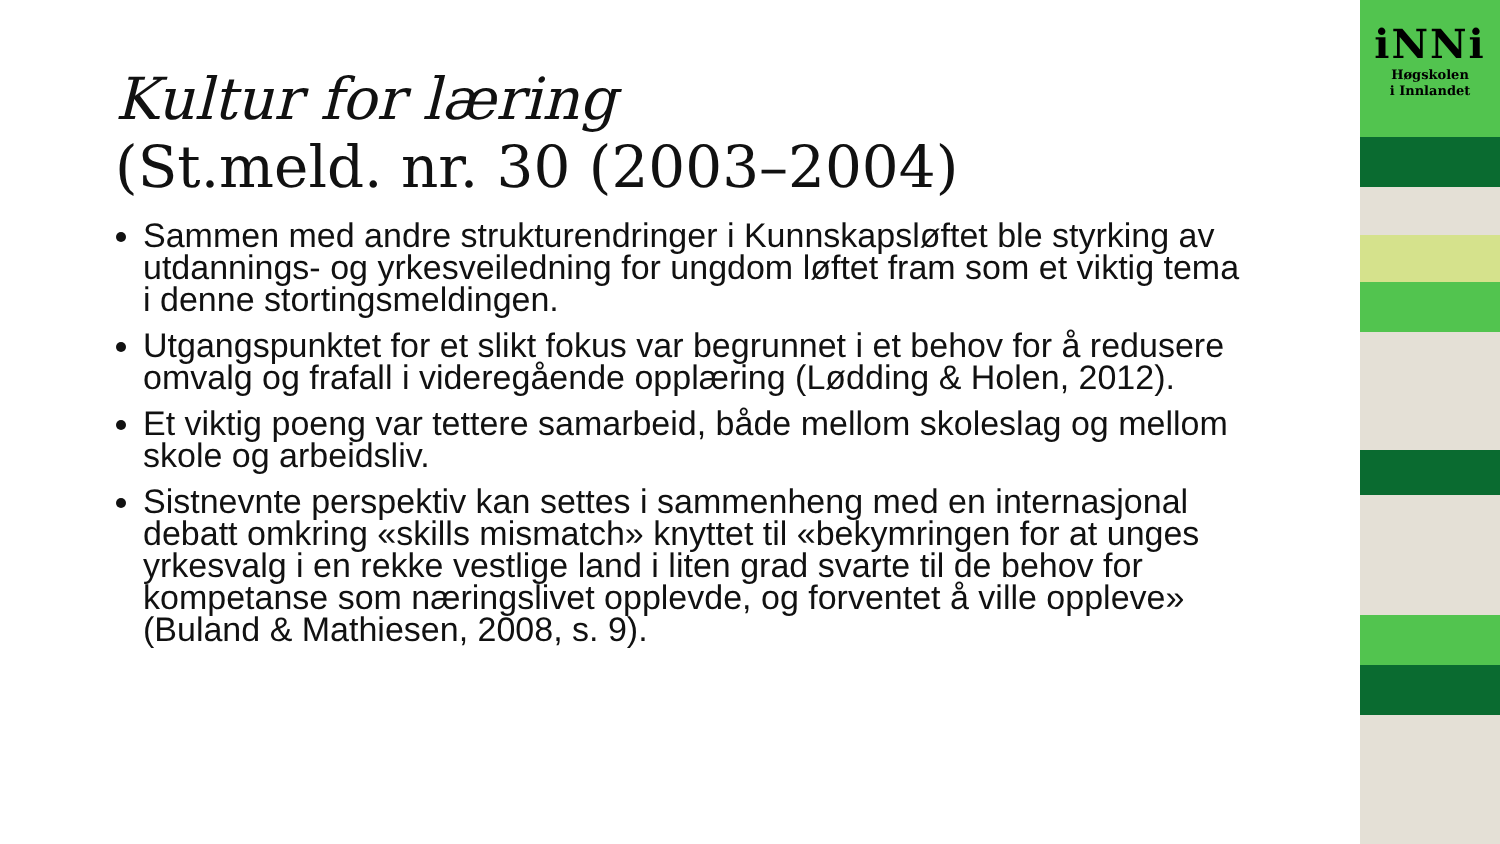Kultur for læring
(St.meld. nr. 30 (2003–2004)
Sammen med andre strukturendringer i Kunnskapsløftet ble styrking av utdannings- og yrkesveiledning for ungdom løftet fram som et viktig tema i denne stortingsmeldingen.
Utgangspunktet for et slikt fokus var begrunnet i et behov for å redusere omvalg og frafall i videregående opplæring (Lødding & Holen, 2012).
Et viktig poeng var tettere samarbeid, både mellom skoleslag og mellom skole og arbeidsliv.
Sistnevnte perspektiv kan settes i sammenheng med en internasjonal debatt omkring «skills mismatch» knyttet til «bekymringen for at unges yrkesvalg i en rekke vestlige land i liten grad svarte til de behov for kompetanse som næringslivet opplevde, og forventet å ville oppleve» (Buland & Mathiesen, 2008, s. 9).
iNNi
Høgskolen
i Innlandet